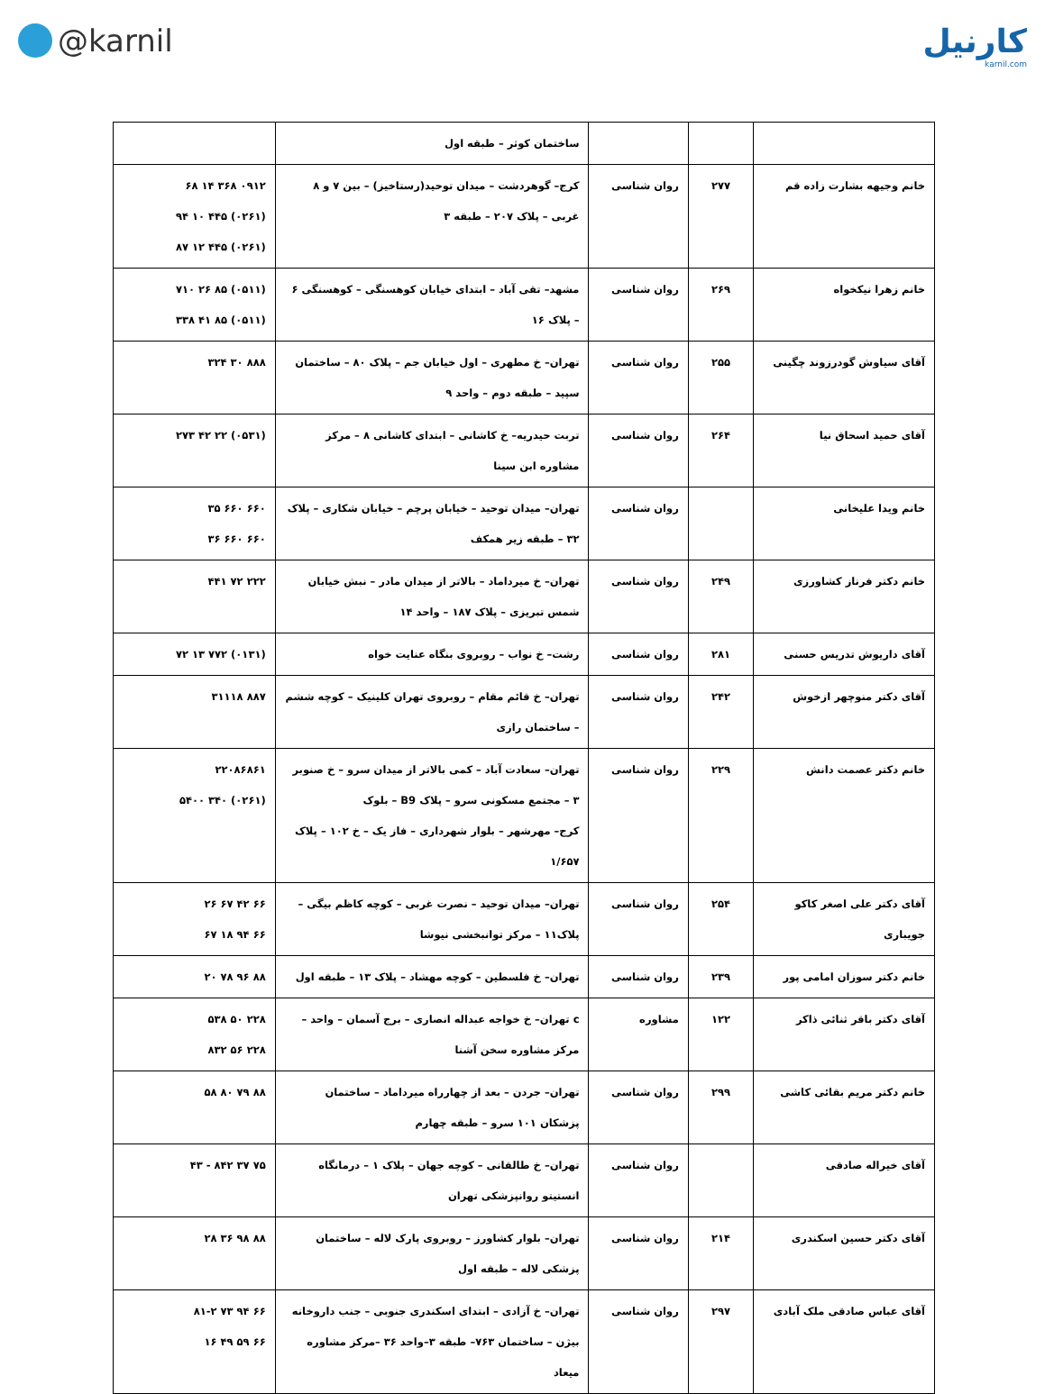@karnil کارنیل
karnil.com
| | | | ساختمان کوثر – طبقه اول | |
| خانم وجیهه بشارت زاده قم | ۲۷۷ | روان شناسی | کرج– گوهردشت – میدان توحید(رستاخیز) – بین ۷ و ۸ غربی – پلاک ۲۰۷ – طبقه ۳ | ۰۹۱۲ ۳۶۸ ۱۴ ۶۸ (۰۲۶۱) ۴۴۵ ۱۰ ۹۴ (۰۲۶۱) ۴۴۵ ۱۲ ۸۷ |
| خانم زهرا نیکخواه | ۲۶۹ | روان شناسی | مشهد– تقی آباد – ابتدای خیابان کوهسنگی – کوهسنگی ۶ – پلاک ۱۶ | (۰۵۱۱) ۸۵ ۲۶ ۷۱۰ (۰۵۱۱) ۸۵ ۴۱ ۳۳۸ |
| آقای سیاوش گودرزوند چگینی | ۲۵۵ | روان شناسی | تهران– خ مطهری – اول خیابان جم – پلاک ۸۰ – ساختمان سپید – طبقه دوم – واحد ۹ | ۸۸۸ ۳۰ ۳۲۴ |
| آقای حمید اسحاق نیا | ۲۶۴ | روان شناسی | تربت حیدریه– خ کاشانی – ابتدای کاشانی ۸ – مرکز مشاوره ابن سینا | (۰۵۳۱) ۲۲ ۴۲ ۲۷۳ |
| خانم ویدا علیخانی | | روان شناسی | تهران– میدان توحید – خیابان پرچم – خیابان شکاری – پلاک ۳۲ – طبقه زیر همکف | ۶۶۰ ۶۶۰ ۳۵ ۶۶۰ ۶۶۰ ۳۶ |
| خانم دکتر فرناز کشاورزی | ۲۴۹ | روان شناسی | تهران– خ میرداماد – بالاتر از میدان مادر – نبش خیابان شمس تبریزی – پلاک ۱۸۷ – واحد ۱۴ | ۲۲۲ ۷۲ ۴۴۱ |
| آقای داریوش تدریس حسنی | ۲۸۱ | روان شناسی | رشت– خ نواب – روبروی بنگاه عنایت خواه | (۰۱۳۱) ۷۷۲ ۱۳ ۷۲ |
| آقای دکتر منوچهر ازخوش | ۲۴۲ | روان شناسی | تهران– خ قائم مقام – روبروی تهران کلینیک – کوچه ششم – ساختمان رازی | ۸۸۷ ۳۱۱۱۸ |
| خانم دکتر عصمت دانش | ۲۲۹ | روان شناسی | تهران– سعادت آباد – کمی بالاتر از میدان سرو – خ صنوبر ۳ – مجتمع مسکونی سرو – پلاک B9 – بلوک کرج– مهرشهر – بلوار شهرداری – فاز یک – خ ۱۰۲ – پلاک ۱/۶۵۷ | ۲۲۰۸۶۸۶۱ (۰۲۶۱) ۳۴۰ ۵۴۰۰ |
| آقای دکتر علی اصغر کاکو جویباری | ۲۵۴ | روان شناسی | تهران– میدان توحید – نصرت غربی – کوچه کاظم بیگی – پلاک۱۱ – مرکز توانبخشی نیوشا | ۶۶ ۴۲ ۶۷ ۲۶ ۶۶ ۹۴ ۱۸ ۶۷ |
| خانم دکتر سوزان امامی پور | ۲۳۹ | روان شناسی | تهران– خ فلسطین – کوچه مهشاد – پلاک ۱۳ – طبقه اول | ۸۸ ۹۶ ۷۸ ۲۰ |
| آقای دکتر باقر ثنائی ذاکر | ۱۲۲ | مشاوره | c تهران– خ خواجه عبداله انصاری – برج آسمان – واحد – مرکز مشاوره سخن آشنا | ۲۲۸ ۵۰ ۵۳۸ ۲۲۸ ۵۶ ۸۳۲ |
| خانم دکتر مریم بقائی کاشی | ۲۹۹ | روان شناسی | تهران– جردن – بعد از چهارراه میرداماد – ساختمان پزشکان ۱۰۱ سرو – طبقه چهارم | ۸۸ ۷۹ ۸۰ ۵۸ |
| آقای خیراله صادقی | | روان شناسی | تهران– خ طالقانی – کوچه جهان – پلاک ۱ – درمانگاه انستیتو روانپزشکی تهران | ۷۵ ۳۷ ۸۴۲ - ۴۳ |
| آقای دکتر حسین اسکندری | ۲۱۴ | روان شناسی | تهران– بلوار کشاورز – روبروی پارک لاله – ساختمان پزشکی لاله – طبقه اول | ۸۸ ۹۸ ۳۶ ۲۸ |
| آقای عباس صادقی ملک آبادی | ۲۹۷ | روان شناسی | تهران– خ آزادی – ابتدای اسکندری جنوبی – جنب داروخانه بیژن – ساختمان ۷۶۳– طبقه ۳–واحد ۳۶ –مرکز مشاوره میعاد | ۶۶ ۹۴ ۷۳ ۸۱-۲ ۶۶ ۵۹ ۴۹ ۱۶ |